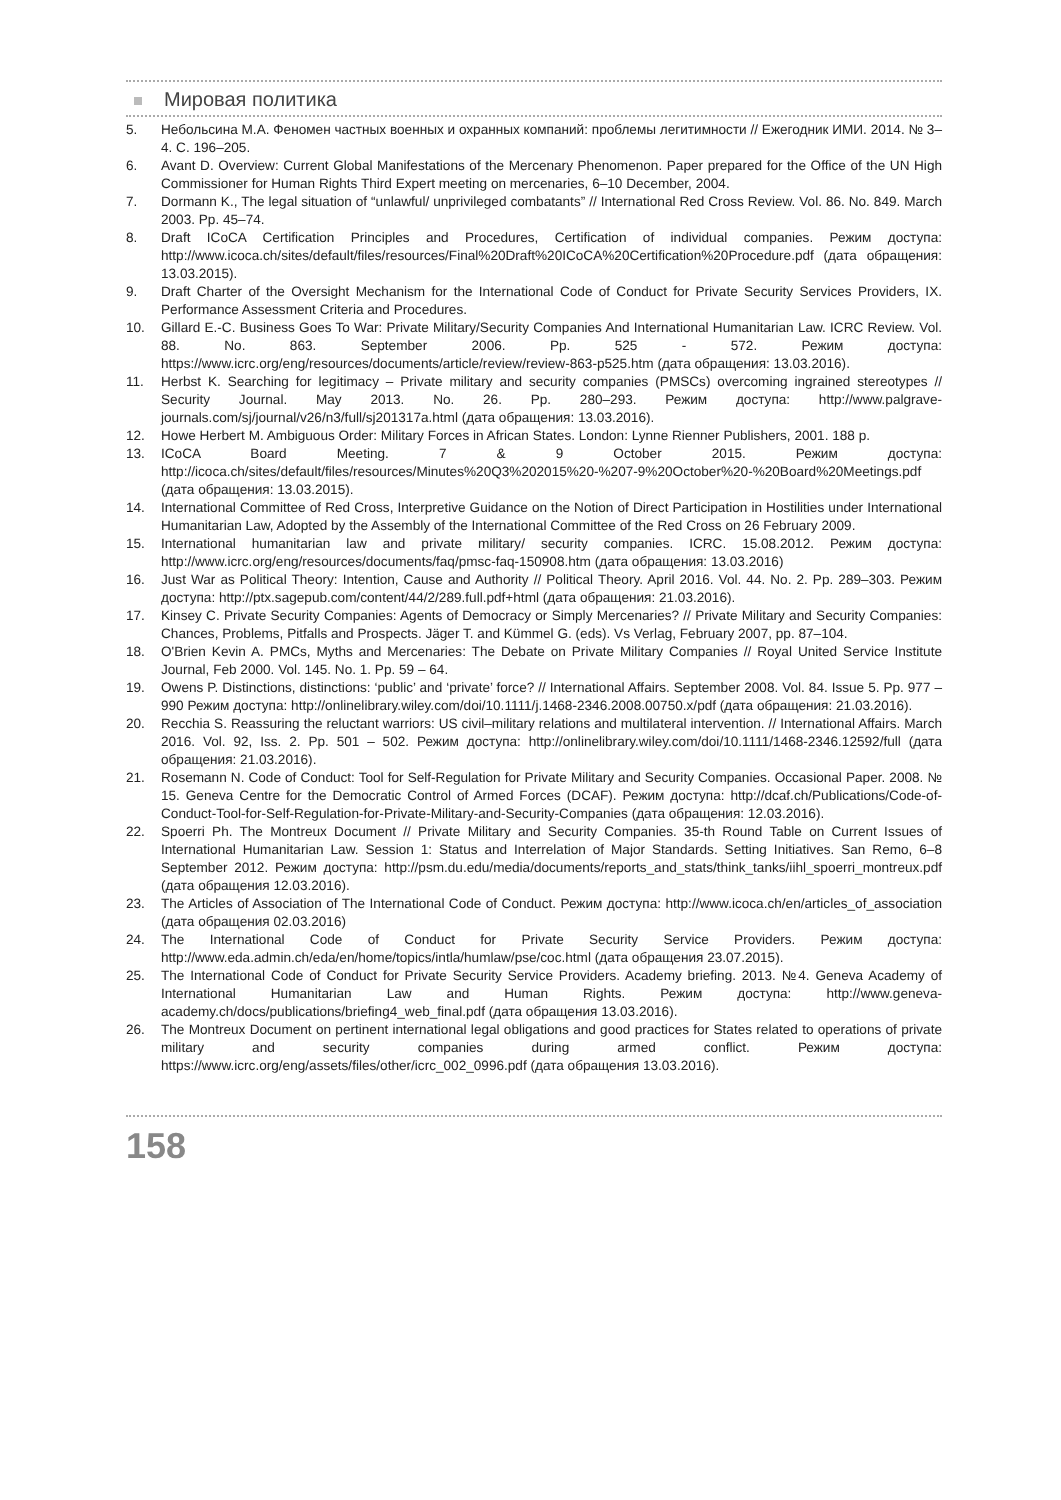Мировая политика
5. Небольсина М.А. Феномен частных военных и охранных компаний: проблемы легитимности // Ежегодник ИМИ. 2014. № 3–4. С. 196–205.
6. Avant D. Overview: Current Global Manifestations of the Mercenary Phenomenon. Paper prepared for the Office of the UN High Commissioner for Human Rights Third Expert meeting on mercenaries, 6–10 December, 2004.
7. Dormann K., The legal situation of “unlawful/ unprivileged combatants” // International Red Cross Review. Vol. 86. No. 849. March 2003. Pp. 45–74.
8. Draft ICoCA Certification Principles and Procedures, Certification of individual companies. Режим доступа: http://www.icoca.ch/sites/default/files/resources/Final%20Draft%20ICoCA%20Certification%20Procedure.pdf (дата обращения: 13.03.2015).
9. Draft Charter of the Oversight Mechanism for the International Code of Conduct for Private Security Services Providers, IX. Performance Assessment Criteria and Procedures.
10. Gillard E.-C. Business Goes To War: Private Military/Security Companies And International Humanitarian Law. ICRC Review. Vol. 88. No. 863. September 2006. Pp. 525 - 572. Режим доступа: https://www.icrc.org/eng/resources/documents/article/review/review-863-p525.htm (дата обращения: 13.03.2016).
11. Herbst K. Searching for legitimacy – Private military and security companies (PMSCs) overcoming ingrained stereotypes // Security Journal. May 2013. No. 26. Pp. 280–293. Режим доступа: http://www.palgrave-journals.com/sj/journal/v26/n3/full/sj201317a.html (дата обращения: 13.03.2016).
12. Howe Herbert M. Ambiguous Order: Military Forces in African States. London: Lynne Rienner Publishers, 2001. 188 p.
13. ICoCA Board Meeting. 7 & 9 October 2015. Режим доступа: http://icoca.ch/sites/default/files/resources/Minutes%20Q3%202015%20-%207-9%20October%20-%20Board%20Meetings.pdf (дата обращения: 13.03.2015).
14. International Committee of Red Cross, Interpretive Guidance on the Notion of Direct Participation in Hostilities under International Humanitarian Law, Adopted by the Assembly of the International Committee of the Red Cross on 26 February 2009.
15. International humanitarian law and private military/ security companies. ICRC. 15.08.2012. Режим доступа: http://www.icrc.org/eng/resources/documents/faq/pmsc-faq-150908.htm (дата обращения: 13.03.2016)
16. Just War as Political Theory: Intention, Cause and Authority // Political Theory. April 2016. Vol. 44. No. 2. Pp. 289–303. Режим доступа: http://ptx.sagepub.com/content/44/2/289.full.pdf+html (дата обращения: 21.03.2016).
17. Kinsey C. Private Security Companies: Agents of Democracy or Simply Mercenaries? // Private Military and Security Companies: Chances, Problems, Pitfalls and Prospects. Jäger T. and Kümmel G. (eds). Vs Verlag, February 2007, pp. 87–104.
18. O'Brien Kevin A. PMCs, Myths and Mercenaries: The Debate on Private Military Companies // Royal United Service Institute Journal, Feb 2000. Vol. 145. No. 1. Pp. 59 – 64.
19. Owens P. Distinctions, distinctions: ‘public’ and ‘private’ force? // International Affairs. September 2008. Vol. 84. Issue 5. Pp. 977 – 990 Режим доступа: http://onlinelibrary.wiley.com/doi/10.1111/j.1468-2346.2008.00750.x/pdf (дата обращения: 21.03.2016).
20. Recchia S. Reassuring the reluctant warriors: US civil–military relations and multilateral intervention. // International Affairs. March 2016. Vol. 92, Iss. 2. Pp. 501 – 502. Режим доступа: http://onlinelibrary.wiley.com/doi/10.1111/1468-2346.12592/full (дата обращения: 21.03.2016).
21. Rosemann N. Code of Conduct: Tool for Self-Regulation for Private Military and Security Companies. Occasional Paper. 2008. № 15. Geneva Centre for the Democratic Control of Armed Forces (DCAF). Режим доступа: http://dcaf.ch/Publications/Code-of-Conduct-Tool-for-Self-Regulation-for-Private-Military-and-Security-Companies (дата обращения: 12.03.2016).
22. Spoerri Ph. The Montreux Document // Private Military and Security Companies. 35-th Round Table on Current Issues of International Humanitarian Law. Session 1: Status and Interrelation of Major Standards. Setting Initiatives. San Remo, 6–8 September 2012. Режим доступа: http://psm.du.edu/media/documents/reports_and_stats/think_tanks/iihl_spoerri_montreux.pdf (дата обращения 12.03.2016).
23. The Articles of Association of The International Code of Conduct. Режим доступа: http://www.icoca.ch/en/articles_of_association (дата обращения 02.03.2016)
24. The International Code of Conduct for Private Security Service Providers. Режим доступа: http://www.eda.admin.ch/eda/en/home/topics/intla/humlaw/pse/coc.html (дата обращения 23.07.2015).
25. The International Code of Conduct for Private Security Service Providers. Academy briefing. 2013. №4. Geneva Academy of International Humanitarian Law and Human Rights. Режим доступа: http://www.geneva-academy.ch/docs/publications/briefing4_web_final.pdf (дата обращения 13.03.2016).
26. The Montreux Document on pertinent international legal obligations and good practices for States related to operations of private military and security companies during armed conflict. Режим доступа: https://www.icrc.org/eng/assets/files/other/icrc_002_0996.pdf (дата обращения 13.03.2016).
158